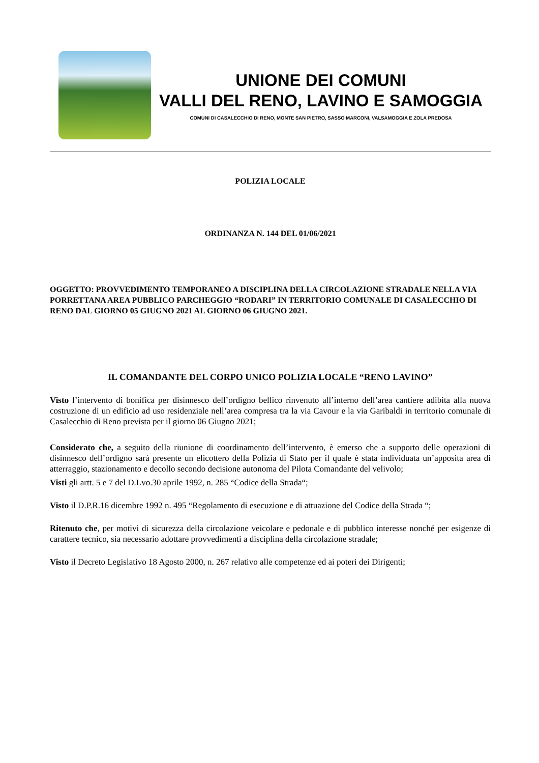UNIONE DEI COMUNI
VALLI DEL RENO, LAVINO E SAMOGGIA
COMUNI DI CASALECCHIO DI RENO, MONTE SAN PIETRO, SASSO MARCONI, VALSAMOGGIA E ZOLA PREDOSA
POLIZIA LOCALE
ORDINANZA N. 144 DEL 01/06/2021
OGGETTO: PROVVEDIMENTO TEMPORANEO A DISCIPLINA DELLA CIRCOLAZIONE STRADALE NELLA VIA PORRETTANA AREA PUBBLICO PARCHEGGIO “RODARI” IN TERRITORIO COMUNALE DI CASALECCHIO DI RENO DAL GIORNO 05 GIUGNO 2021 AL GIORNO 06 GIUGNO 2021.
IL COMANDANTE DEL CORPO UNICO POLIZIA LOCALE “RENO LAVINO”
Visto l’intervento di bonifica per disinnesco dell’ordigno bellico rinvenuto all’interno dell’area cantiere adibita alla nuova costruzione di un edificio ad uso residenziale nell’area compresa tra la via Cavour e la via Garibaldi in territorio comunale di Casalecchio di Reno prevista per il giorno 06 Giugno 2021;
Considerato che, a seguito della riunione di coordinamento dell’intervento, è emerso che a supporto delle operazioni di disinnesco dell’ordigno sarà presente un elicottero della Polizia di Stato per il quale è stata individuata un’apposita area di atterraggio, stazionamento e decollo secondo decisione autonoma del Pilota Comandante del velivolo;
Visti gli artt. 5 e 7 del D.Lvo.30 aprile 1992, n. 285 “Codice della Strada“;
Visto il D.P.R.16 dicembre 1992 n. 495 “Regolamento di esecuzione e di attuazione del Codice della Strada “;
Ritenuto che, per motivi di sicurezza della circolazione veicolare e pedonale e di pubblico interesse nonché per esigenze di carattere tecnico, sia necessario adottare provvedimenti a disciplina della circolazione stradale;
Visto il Decreto Legislativo 18 Agosto 2000, n. 267 relativo alle competenze ed ai poteri dei Dirigenti;